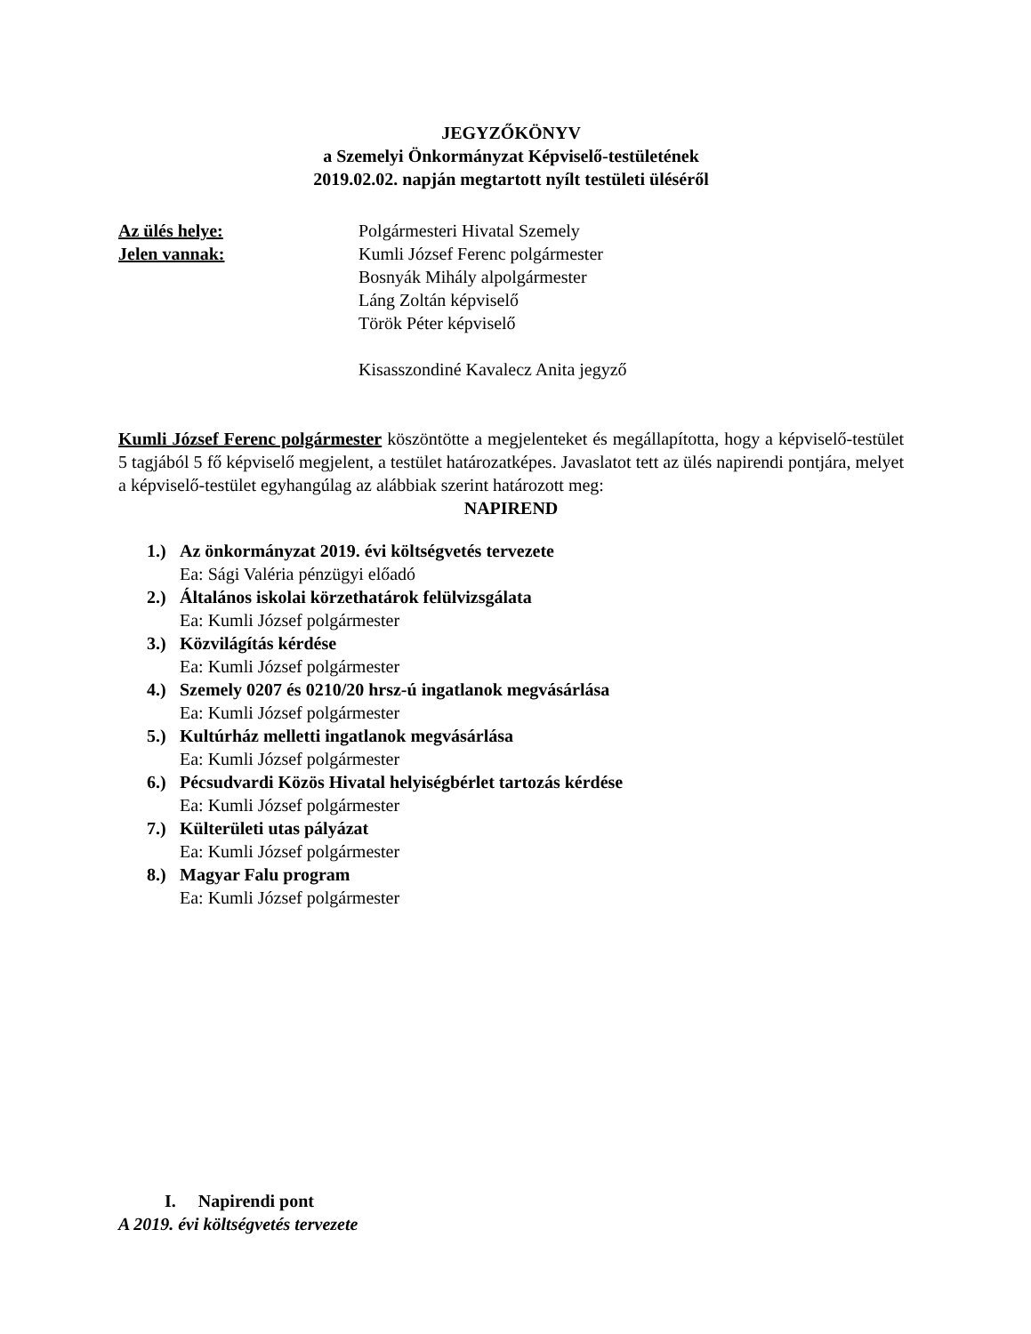JEGYZŐKÖNYV
a Szemelyi Önkormányzat Képviselő-testületének
2019.02.02. napján megtartott nyílt testületi üléséről
Az ülés helye: Polgármesteri Hivatal Szemely
Jelen vannak: Kumli József Ferenc polgármester
Bosnyák Mihály alpolgármester
Láng Zoltán képviselő
Török Péter képviselő
Kisasszondiné Kavalecz Anita jegyző
Kumli József Ferenc polgármester köszöntötte a megjelenteket és megállapította, hogy a képviselő-testület 5 tagjából 5 fő képviselő megjelent, a testület határozatképes. Javaslatot tett az ülés napirendi pontjára, melyet a képviselő-testület egyhangúlag az alábbiak szerint határozott meg:
NAPIREND
1.) Az önkormányzat 2019. évi költségvetés tervezete
Ea: Sági Valéria pénzügyi előadó
2.) Általános iskolai körzethatárok felülvizsgálata
Ea: Kumli József polgármester
3.) Közvilágítás kérdése
Ea: Kumli József polgármester
4.) Szemely 0207 és 0210/20 hrsz-ú ingatlanok megvásárlása
Ea: Kumli József polgármester
5.) Kultúrház melletti ingatlanok megvásárlása
Ea: Kumli József polgármester
6.) Pécsudvardi Közös Hivatal helyiségbérlet tartozás kérdése
Ea: Kumli József polgármester
7.) Külterületi utas pályázat
Ea: Kumli József polgármester
8.) Magyar Falu program
Ea: Kumli József polgármester
I. Napirendi pont
A 2019. évi költségvetés tervezete